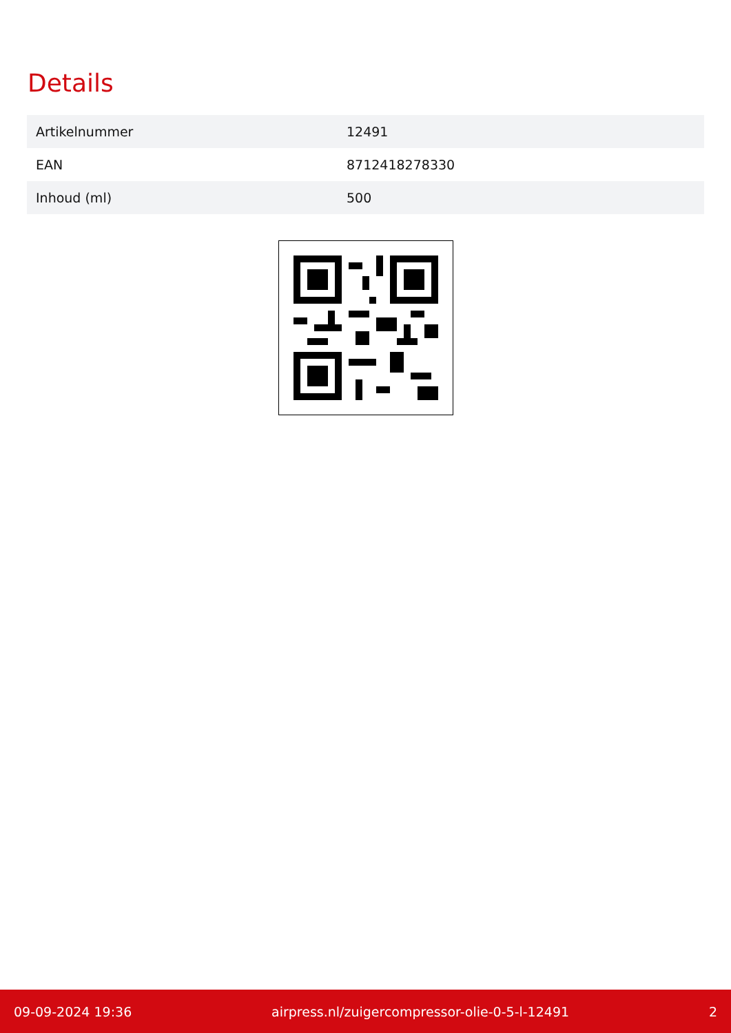Details
| Artikelnummer | 12491 |
| EAN | 8712418278330 |
| Inhoud (ml) | 500 |
09-09-2024 19:36 airpress.nl/zuigercompressor-olie-0-5-l-12491 2